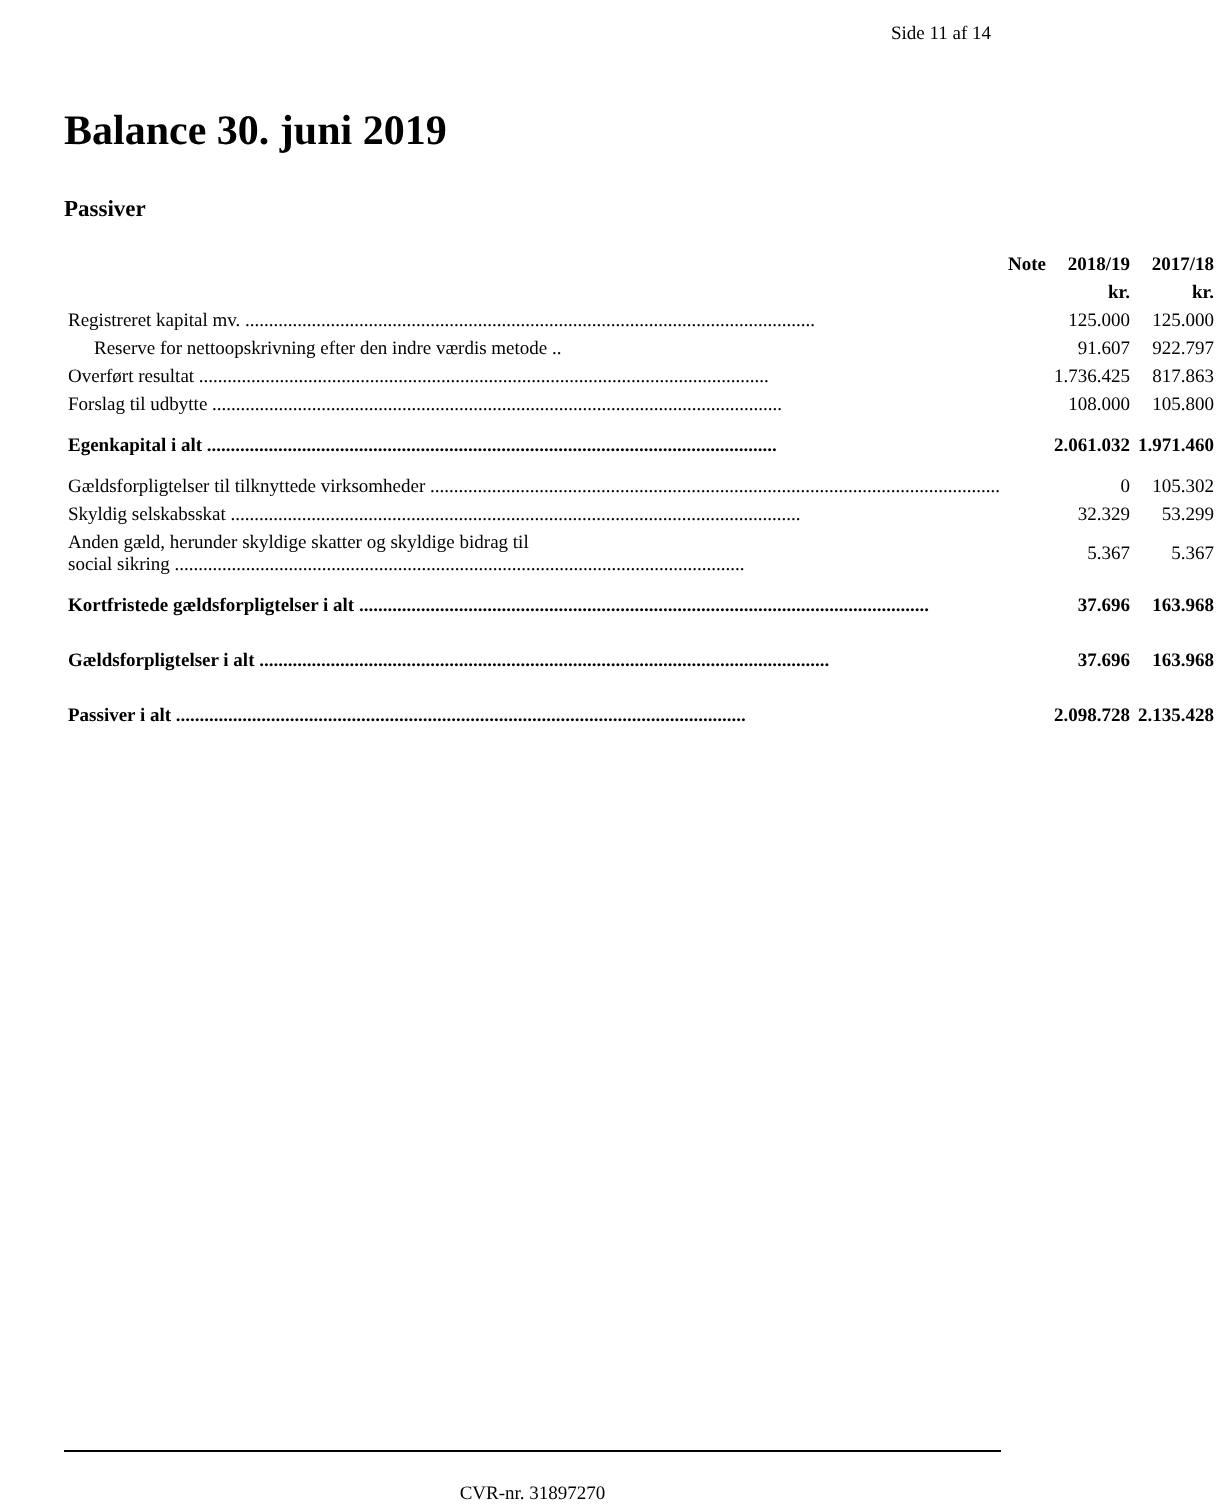Side 11 af 14
Balance 30. juni 2019
Passiver
| | Note | 2018/19 | 2017/18 |
| --- | --- | --- | --- |
| | | kr. | kr. |
| Registreret kapital mv. | | 125.000 | 125.000 |
| Reserve for nettoopskrivning efter den indre værdis metode .. | | 91.607 | 922.797 |
| Overført resultat | | 1.736.425 | 817.863 |
| Forslag til udbytte | | 108.000 | 105.800 |
| Egenkapital i alt | | 2.061.032 | 1.971.460 |
| Gældsforpligtelser til tilknyttede virksomheder | | 0 | 105.302 |
| Skyldig selskabsskat | | 32.329 | 53.299 |
| Anden gæld, herunder skyldige skatter og skyldige bidrag til social sikring | | 5.367 | 5.367 |
| Kortfristede gældsforpligtelser i alt | | 37.696 | 163.968 |
| Gældsforpligtelser i alt | | 37.696 | 163.968 |
| Passiver i alt | | 2.098.728 | 2.135.428 |
CVR-nr. 31897270